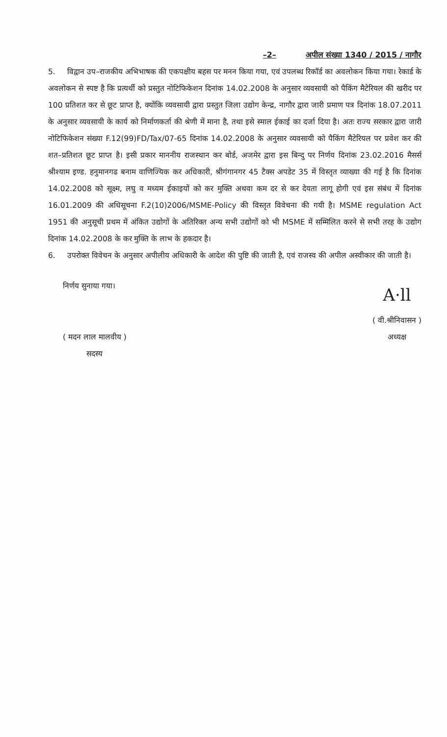–2– अपील संख्या 1340 / 2015 / नागौर
5. विद्वान उप–राजकीय अभिभाषक की एकपक्षीय बहस पर मनन किया गया, एवं उपलब्ध रिकॉर्ड का अवलोकन किया गया। रेकार्ड के अवलोकन से स्पष्ट है कि प्रत्यर्थी को प्रस्तुत नोटिफिकेशन दिनांक 14.02.2008 के अनुसार व्यवसायी को पैकिंग मैटेरियल की खरीद पर 100 प्रतिशत कर से छूट प्राप्त है, क्योंकि व्यवसायी द्वारा प्रस्तुत जिला उद्योग केन्द्र, नागौर द्वारा जारी प्रमाण पत्र दिनांक 18.07.2011 के अनुसार व्यवसायी के कार्य को निर्माणकर्ता की श्रेणी में माना है, तथा इसे स्माल ईकाई का दर्जा दिया है। अतः राज्य सरकार द्वारा जारी नोटिफिकेशन संख्या F.12(99)FD/Tax/07-65 दिनांक 14.02.2008 के अनुसार व्यवसायी को पैकिंग मैटेरियल पर प्रवेश कर की शत–प्रतिशत छूट प्राप्त है। इसी प्रकार माननीय राजस्थान कर बोर्ड, अजमेर द्वारा इस बिन्दु पर निर्णय दिनांक 23.02.2016 मैसर्स श्रीश्याम इण्ड. हनुमानगढ बनाम वाणिज्यिक कर अधिकारी, श्रीगंगानगर 45 टैक्स अपडेट 35 में विस्तृत व्याख्या की गई है कि दिनांक 14.02.2008 को सूक्ष्म, लघु व मध्यम ईकाइयों को कर मुक्ति अथवा कम दर से कर देयता लागू होगी एवं इस संबंध में दिनांक 16.01.2009 की अधिसूचना F.2(10)2006/MSME-Policy की विस्तृत विवेचना की गयी है। MSME regulation Act 1951 की अनुसूची प्रथम में अंकित उद्योगों के अतिरिक्त अन्य सभी उद्योगों को भी MSME में सम्मिलित करने से सभी तरह के उद्योग दिनांक 14.02.2008 के कर मुक्ति के लाभ के हकदार है।
6. उपरोक्त विवेचन के अनुसार अपीलीय अधिकारी के आदेश की पुष्टि की जाती है, एवं राजस्व की अपील अस्वीकार की जाती है।
निर्णय सुनाया गया।
( मदन लाल मालवीय )
सदस्य
A·ll
( वी.श्रीनिवासन )
अध्यक्ष